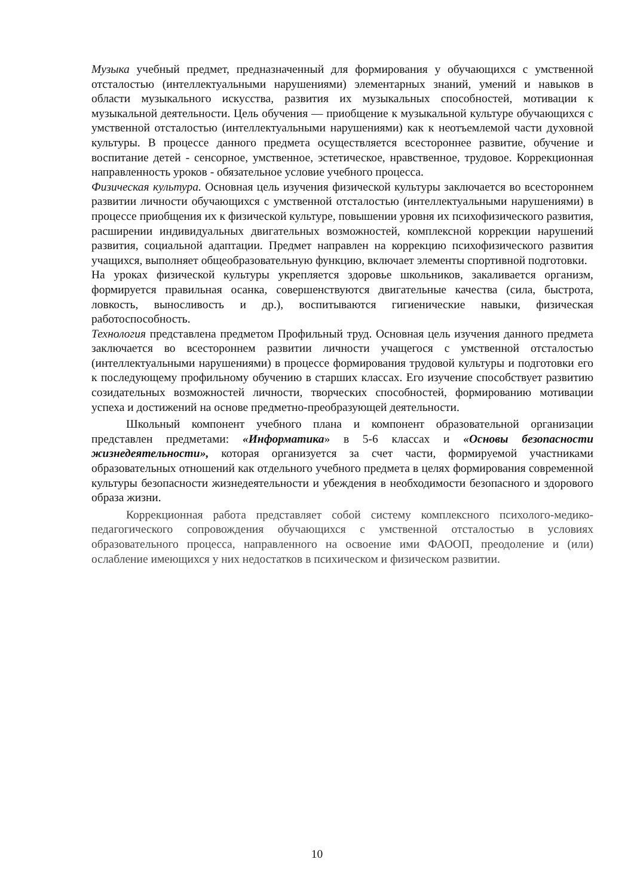Музыка учебный предмет, предназначенный для формирования у обучающихся с умственной отсталостью (интеллектуальными нарушениями) элементарных знаний, умений и навыков в области музыкального искусства, развития их музыкальных способностей, мотивации к музыкальной деятельности. Цель обучения — приобщение к музыкальной культуре обучающихся с умственной отсталостью (интеллектуальными нарушениями) как к неотъемлемой части духовной культуры. В процессе данного предмета осуществляется всестороннее развитие, обучение и воспитание детей - сенсорное, умственное, эстетическое, нравственное, трудовое. Коррекционная направленность уроков - обязательное условие учебного процесса.
Физическая культура. Основная цель изучения физической культуры заключается во всестороннем развитии личности обучающихся с умственной отсталостью (интеллектуальными нарушениями) в процессе приобщения их к физической культуре, повышении уровня их психофизического развития, расширении индивидуальных двигательных возможностей, комплексной коррекции нарушений развития, социальной адаптации. Предмет направлен на коррекцию психофизического развития учащихся, выполняет общеобразовательную функцию, включает элементы спортивной подготовки.
На уроках физической культуры укрепляется здоровье школьников, закаливается организм, формируется правильная осанка, совершенствуются двигательные качества (сила, быстрота, ловкость, выносливость и др.), воспитываются гигиенические навыки, физическая работоспособность.
Технология представлена предметом Профильный труд. Основная цель изучения данного предмета заключается во всестороннем развитии личности учащегося с умственной отсталостью (интеллектуальными нарушениями) в процессе формирования трудовой культуры и подготовки его к последующему профильному обучению в старших классах. Его изучение способствует развитию созидательных возможностей личности, творческих способностей, формированию мотивации успеха и достижений на основе предметно-преобразующей деятельности.
Школьный компонент учебного плана и компонент образовательной организации представлен предметами: «Информатика» в 5-6 классах и «Основы безопасности жизнедеятельности», которая организуется за счет части, формируемой участниками образовательных отношений как отдельного учебного предмета в целях формирования современной культуры безопасности жизнедеятельности и убеждения в необходимости безопасного и здорового образа жизни.
Коррекционная работа представляет собой систему комплексного психолого-медико-педагогического сопровождения обучающихся с умственной отсталостью в условиях образовательного процесса, направленного на освоение ими ФАООП, преодоление и (или) ослабление имеющихся у них недостатков в психическом и физическом развитии.
10